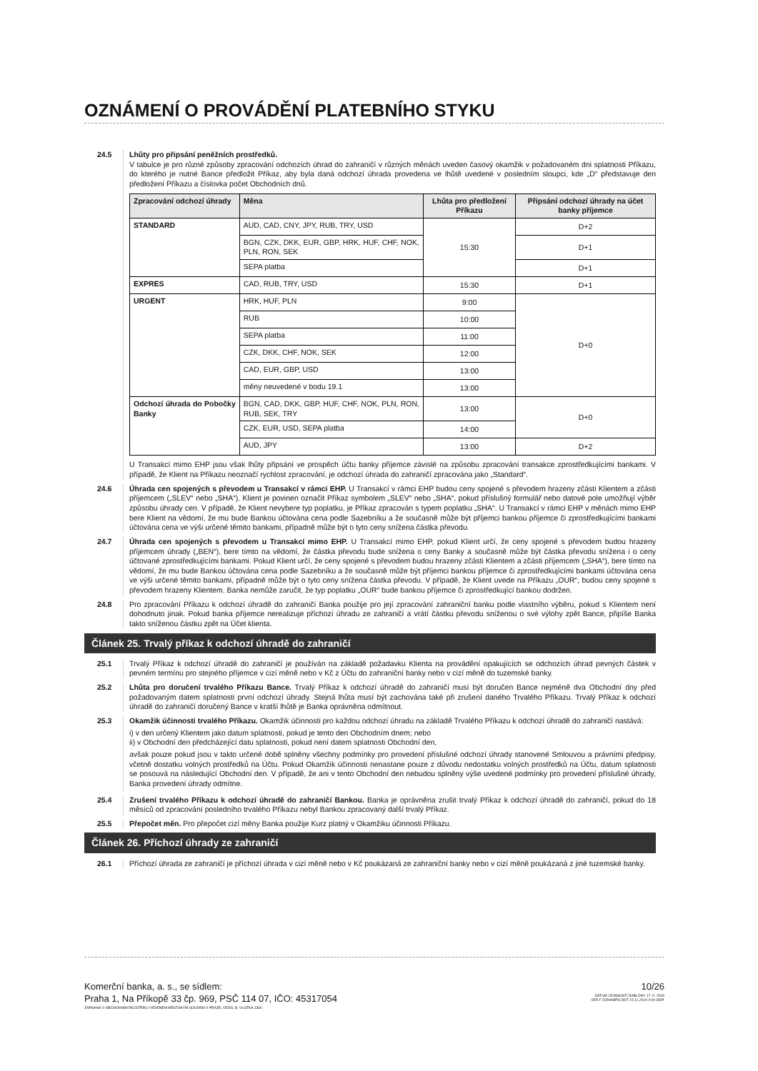OZNÁMENÍ O PROVÁDĚNÍ PLATEBNÍHO STYKU
24.5 Lhůty pro připsání peněžních prostředků.
V tabulce je pro různé způsoby zpracování odchozích úhrad do zahraničí v různých měnách uveden časový okamžik v požadovaném dni splatnosti Příkazu, do kterého je nutné Bance předložit Příkaz, aby byla daná odchozí úhrada provedena ve lhůtě uvedené v posledním sloupci, kde „D“ představuje den předložení Příkazu a číslovka počet Obchodních dnů.
| Zpracování odchozí úhrady | Měna | Lhůta pro předložení Příkazu | Připsání odchozí úhrady na účet banky příjemce |
| --- | --- | --- | --- |
| STANDARD | AUD, CAD, CNY, JPY, RUB, TRY, USD | 15:30 | D+2 |
| | BGN, CZK, DKK, EUR, GBP, HRK, HUF, CHF, NOK, PLN, RON, SEK | | D+1 |
| | SEPA platba | | D+1 |
| EXPRES | CAD, RUB, TRY, USD | 15:30 | D+1 |
| URGENT | HRK, HUF, PLN | 9:00 | D+0 |
| | RUB | 10:00 | |
| | SEPA platba | 11:00 | |
| | CZK, DKK, CHF, NOK, SEK | 12:00 | |
| | CAD, EUR, GBP, USD | 13:00 | |
| | měny neuvedené v bodu 19.1 | 13:00 | |
| Odchozí úhrada do Pobočky Banky | BGN, CAD, DKK, GBP, HUF, CHF, NOK, PLN, RON, RUB, SEK, TRY | 13:00 | D+0 |
| | CZK, EUR, USD, SEPA platba | 14:00 | |
| | AUD, JPY | 13:00 | D+2 |
U Transakcí mimo EHP jsou však lhůty připsání ve prospěch účtu banky příjemce závislé na způsobu zpracování transakce zprostředkujícími bankami. V případě, že Klient na Příkazu neoznačí rychlost zpracování, je odchozí úhrada do zahraničí zpracována jako „Standard“.
24.6 Úhrada cen spojených s převodem u Transakcí v rámci EHP. U Transakcí v rámci EHP budou ceny spojené s převodem hrazeny zčásti Klientem a zčásti příjemcem („SLEV“ nebo „SHA“). Klient je povinen označit Příkaz symbolem „SLEV“ nebo „SHA“, pokud příslušný formulář nebo datové pole umožňují výběr způsobu úhrady cen. V případě, že Klient nevybere typ poplatku, je Příkaz zpracován s typem poplatku „SHA“. U Transakcí v rámci EHP v měnách mimo EHP bere Klient na vědomí, že mu bude Bankou účtována cena podle Sazebníku a že současně může být příjemci bankou příjemce či zprostředkujícími bankami účtována cena ve výši určené těmito bankami, případně může být o tyto ceny snížena částka převodu.
24.7 Úhrada cen spojených s převodem u Transakcí mimo EHP. U Transakcí mimo EHP, pokud Klient určí, že ceny spojené s převodem budou hrazeny příjemcem úhrady („BEN“), bere tímto na vědomí, že částka převodu bude snížena o ceny Banky a současně může být částka převodu snížena i o ceny účtované zprostředkujícími bankami. Pokud Klient určí, že ceny spojené s převodem budou hrazeny zčásti Klientem a zčásti příjemcem („SHA“), bere tímto na vědomí, že mu bude Bankou účtována cena podle Sazebníku a že současně může být příjemci bankou příjemce či zprostředkujícími bankami účtována cena ve výši určené těmito bankami, případně může být o tyto ceny snížena částka převodu. V případě, že Klient uvede na Příkazu „OUR“, budou ceny spojené s převodem hrazeny Klientem. Banka nemůže zaručit, že typ poplatku „OUR“ bude bankou příjemce či zprostředkující bankou dodržen.
24.8 Pro zpracování Příkazu k odchozí úhradě do zahraničí Banka použije pro její zpracování zahraniční banku podle vlastního výběru, pokud s Klientem není dohodnuto jinak. Pokud banka příjemce nerealizuje příchozí úhradu ze zahraničí a vrátí částku převodu sníženou o své výlohy zpět Bance, připíše Banka takto sníženou částku zpět na Účet klienta.
Článek 25. Trvalý příkaz k odchozí úhradě do zahraničí
25.1 Trvalý Příkaz k odchozí úhradě do zahraničí je používán na základě požadavku Klienta na provádění opakujících se odchozích úhrad pevných částek v pevném termínu pro stejného příjemce v cizí měně nebo v Kč z Účtu do zahraniční banky nebo v cizí měně do tuzemské banky.
25.2 Lhůta pro doručení trvalého Příkazu Bance. Trvalý Příkaz k odchozí úhradě do zahraničí musí být doručen Bance nejméně dva Obchodní dny před požadovaným datem splatnosti první odchozí úhrady. Stejná lhůta musí být zachována také při zrušení daného Trvalého Příkazu. Trvalý Příkaz k odchozí úhradě do zahraničí doručený Bance v kratší lhůtě je Banka oprávněna odmítnout.
25.3 Okamžik účinnosti trvalého Příkazu. Okamžik účinnosti pro každou odchozí úhradu na základě Trvalého Příkazu k odchozí úhradě do zahraničí nastává:
i) v den určený Klientem jako datum splatnosti, pokud je tento den Obchodním dnem; nebo
ii) v Obchodní den předcházející datu splatnosti, pokud není datem splatnosti Obchodní den,
avšak pouze pokud jsou v takto určené době splněny všechny podmínky pro provedení příslušné odchozí úhrady stanovené Smlouvou a právními předpisy, včetně dostatku volných prostředků na Účtu. Pokud Okamžik účinnosti nenastane pouze z důvodu nedostatku volných prostředků na Účtu, datum splatnosti se posouvá na následující Obchodní den. V případě, že ani v tento Obchodní den nebudou splněny výše uvedené podmínky pro provedení příslušné úhrady, Banka provedení úhrady odmítne.
25.4 Zrušení trvalého Příkazu k odchozí úhradě do zahraničí Bankou. Banka je oprávněna zrušit trvalý Příkaz k odchozí úhradě do zahraničí, pokud do 18 měsíců od zpracování posledního trvalého Příkazu nebyl Bankou zpracovaný další trvalý Příkaz.
25.5 Přepočet měn. Pro přepočet cizí měny Banka použije Kurz platný v Okamžiku účinnosti Příkazu.
Článek 26. Příchozí úhrady ze zahraničí
26.1 Příchozí úhrada ze zahraničí je příchozí úhrada v cizí měně nebo v Kč poukázaná ze zahraniční banky nebo v cizí měně poukázaná z jiné tuzemské banky.
Komerční banka, a. s., se sídlem:
Praha 1, Na Příkopě 33 čp. 969, PSČ 114 07, IČO: 45317054
ZAPSANÁ V OBCHODNÍM REJSTŘÍKU VEDENÉM MĚSTSKÝM SOUDEM V PRAZE, ODDÍL B, VLOŽKA 1360
10/26
DATUM ÚČINNOSTI ŠABLONY 17. 6. 2019
VER F OZNAMPS.DOT 15.11.2019 4:00 ODP.